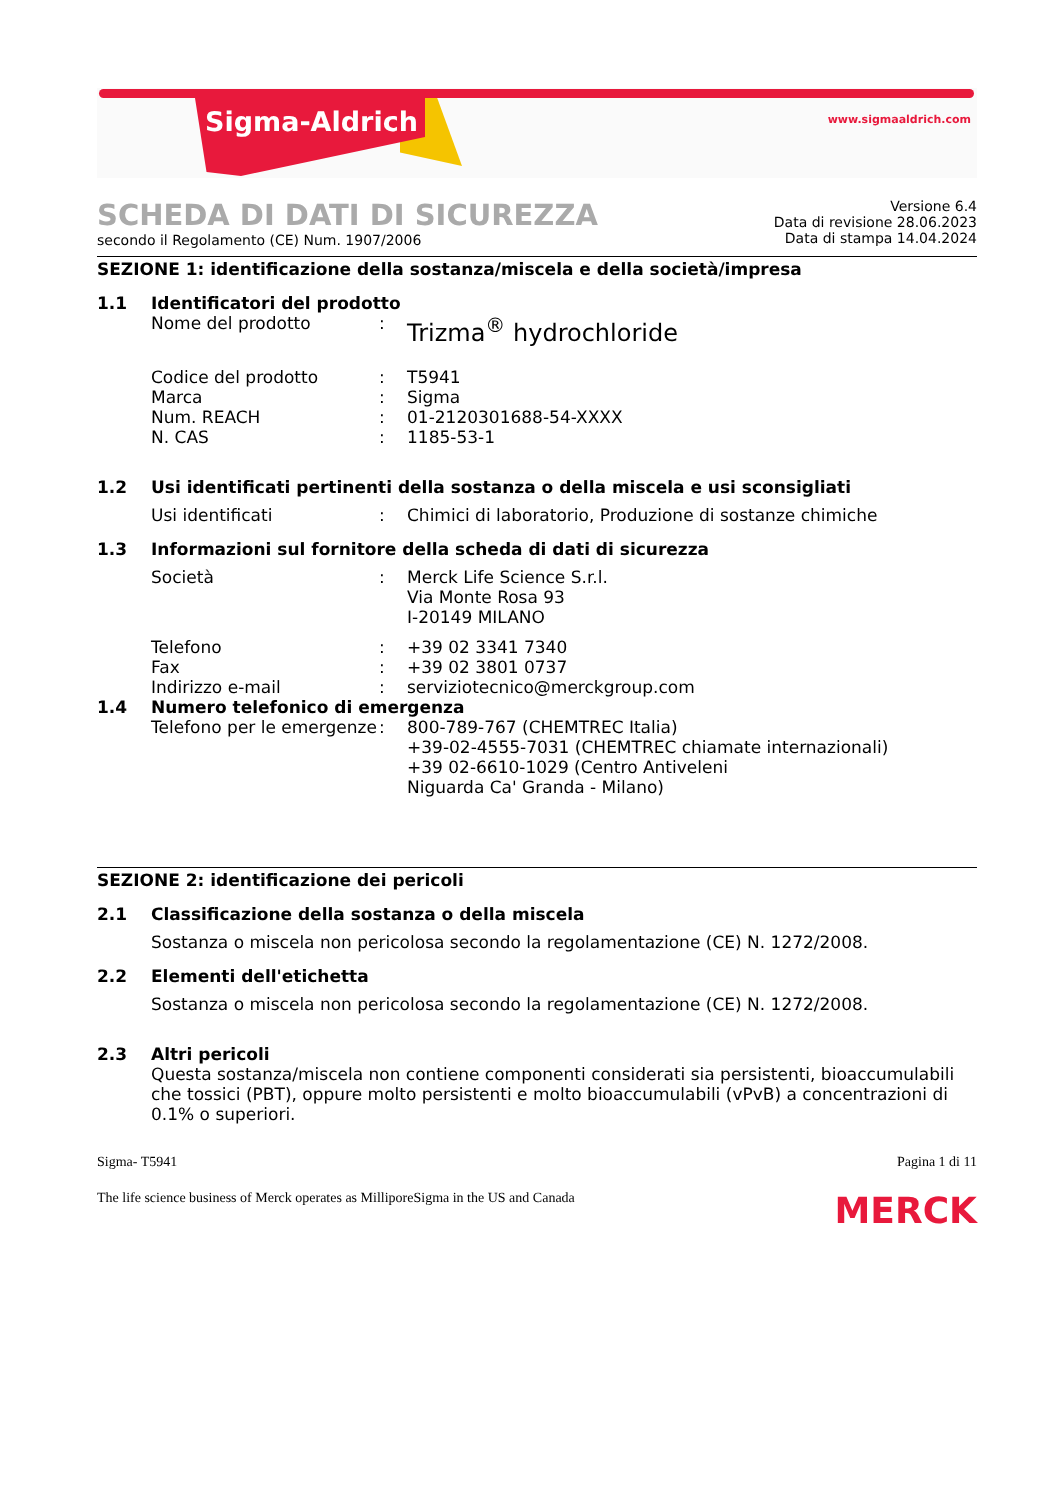Sigma-Aldrich www.sigmaaldrich.com
SCHEDA DI DATI DI SICUREZZA
secondo il Regolamento (CE) Num. 1907/2006
Versione 6.4
Data di revisione 28.06.2023
Data di stampa 14.04.2024
SEZIONE 1: identificazione della sostanza/miscela e della società/impresa
1.1 Identificatori del prodotto
Nome del prodotto :
Trizma<sup>®</sup> hydrochloride
Codice del prodotto
Marca
Num. REACH
N. CAS
:
:
:
:
T5941
Sigma
01-2120301688-54-XXXX
1185-53-1
1.2 Usi identificati pertinenti della sostanza o della miscela e usi sconsigliati
Usi identificati : Chimici di laboratorio, Produzione di sostanze chimiche
1.3 Informazioni sul fornitore della scheda di dati di sicurezza
Società : Merck Life Science S.r.l.
Via Monte Rosa 93
I-20149 MILANO
Telefono
Fax
Indirizzo e-mail
:
:
:
+39 02 3341 7340
+39 02 3801 0737
serviziotecnico@merckgroup.com
1.4 Numero telefonico di emergenza
Telefono per le emergenze
: 800-789-767 (CHEMTREC Italia)
+39-02-4555-7031 (CHEMTREC chiamate internazionali)
+39 02-6610-1029 (Centro Antiveleni
Niguarda Ca' Granda - Milano)
SEZIONE 2: identificazione dei pericoli
2.1 Classificazione della sostanza o della miscela
Sostanza o miscela non pericolosa secondo la regolamentazione (CE) N. 1272/2008.
2.2 Elementi dell'etichetta
Sostanza o miscela non pericolosa secondo la regolamentazione (CE) N. 1272/2008.
2.3 Altri pericoli
Questa sostanza/miscela non contiene componenti considerati sia persistenti, bioaccumulabili che tossici (PBT), oppure molto persistenti e molto bioaccumulabili (vPvB) a concentrazioni di 0.1% o superiori.
Sigma- T5941 Pagina 1 di 11
The life science business of Merck operates as MilliporeSigma in the US and Canada
MERCK